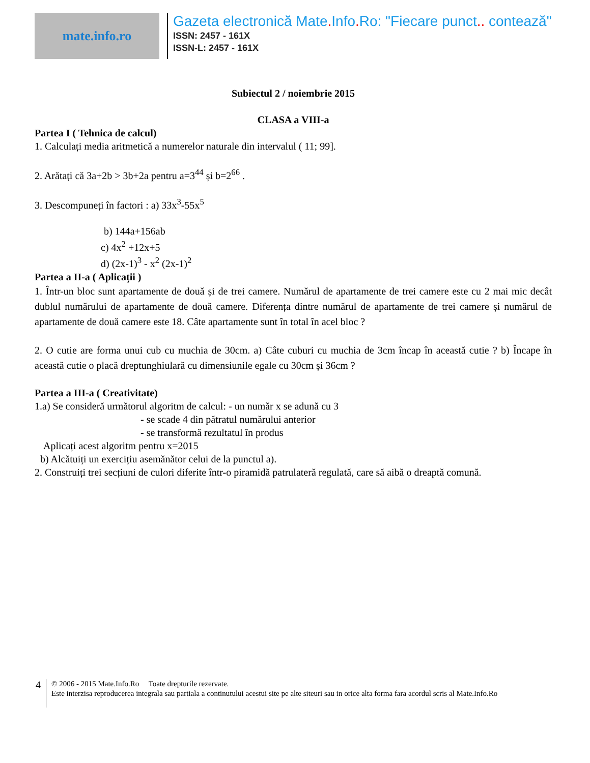mate.info.ro
Gazeta electronică Mate. Info. Ro: "Fiecare punct.. contează"
ISSN: 2457 - 161X
ISSN-L: 2457 - 161X
Subiectul 2 / noiembrie 2015
CLASA a VIII-a
Partea I ( Tehnica de calcul)
1. Calculați media aritmetică a numerelor naturale din intervalul ( 11; 99].
2. Arătați că 3a+2b > 3b+2a pentru a=3<sup>44</sup> și b=2<sup>66</sup> .
3. Descompuneți în factori : a) 33x<sup>3</sup>-55x<sup>5</sup>
b) 144a+156ab
c) 4x<sup>2</sup> +12x+5
d) (2x-1)<sup>3</sup> - x<sup>2</sup> (2x-1)<sup>2</sup>
Partea a II-a ( Aplicații )
1. Într-un bloc sunt apartamente de două și de trei camere. Numărul de apartamente de trei camere este cu 2 mai mic decât dublul numărului de apartamente de două camere. Diferența dintre numărul de apartamente de trei camere și numărul de apartamente de două camere este 18. Câte apartamente sunt în total în acel bloc ?
2. O cutie are forma unui cub cu muchia de 30cm. a) Câte cuburi cu muchia de 3cm încap în această cutie ? b) Încape în această cutie o placă dreptunghiulară cu dimensiunile egale cu 30cm și 36cm ?
Partea a III-a ( Creativitate)
1.a) Se consideră următorul algoritm de calcul: - un număr x se adună cu 3
- se scade 4 din pătratul numărului anterior
- se transformă rezultatul în produs
Aplicați acest algoritm pentru x=2015
b) Alcătuiți un exercițiu asemănător celui de la punctul a).
2. Construiți trei secțiuni de culori diferite într-o piramidă patrulateră regulată, care să aibă o dreaptă comună.
4
© 2006 - 2015 Mate.Info.Ro Toate drepturile rezervate.
Este interzisa reproducerea integrala sau partiala a continutului acestui site pe alte siteuri sau in orice alta forma fara acordul scris al Mate.Info.Ro